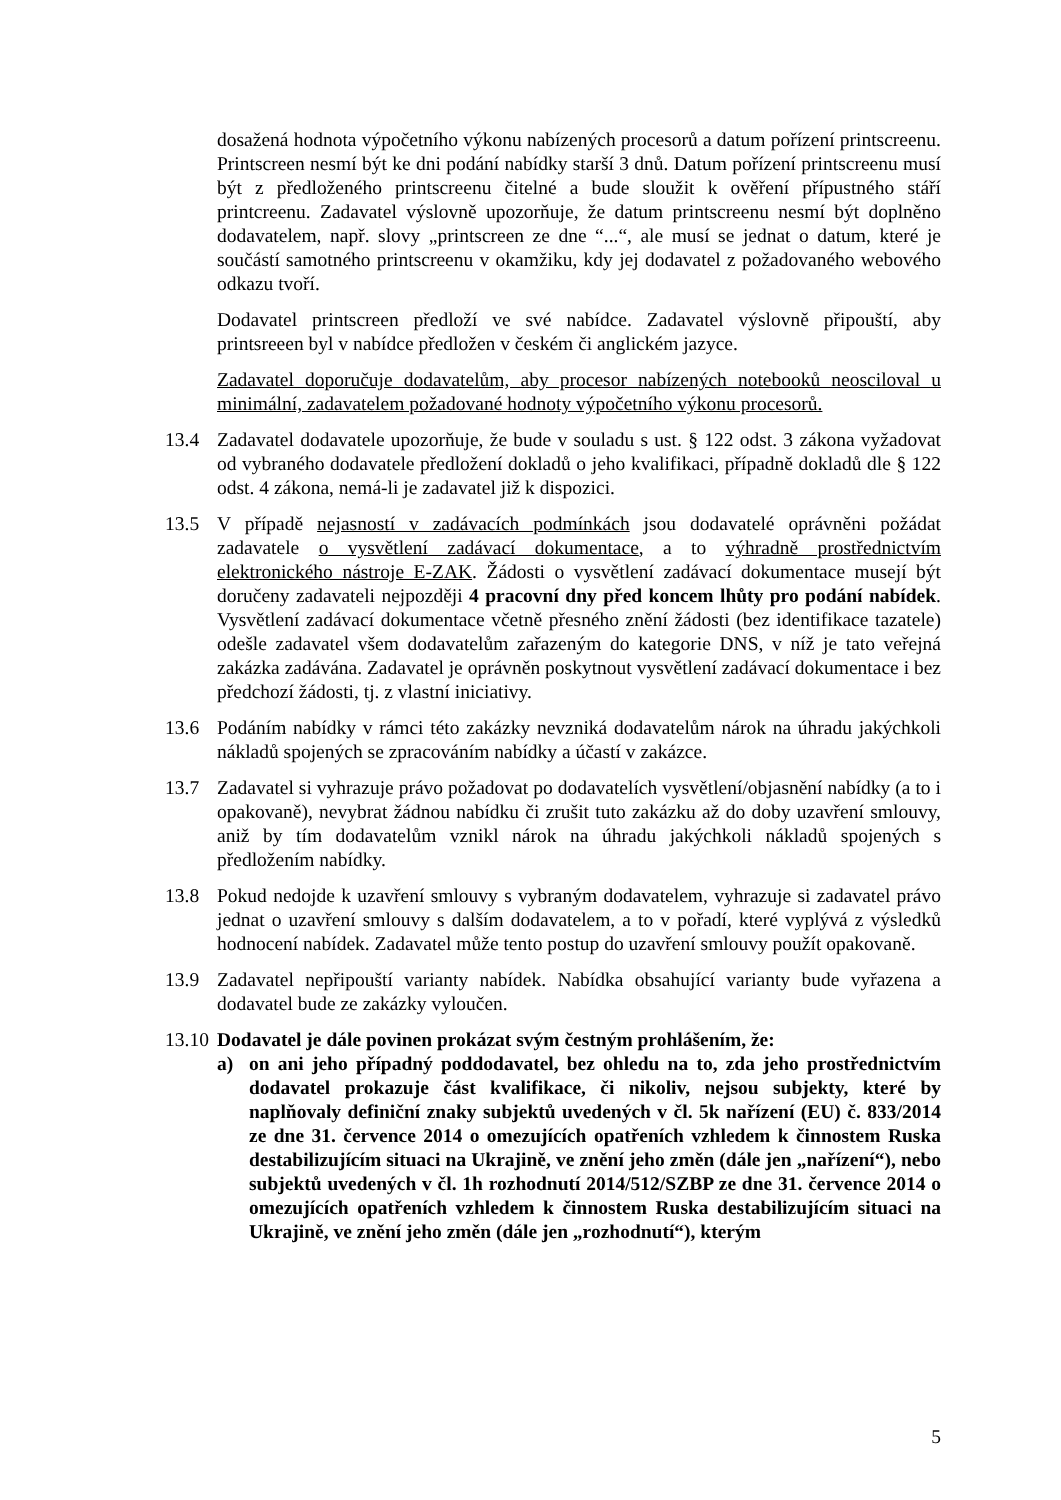dosažená hodnota výpočetního výkonu nabízených procesorů a datum pořízení printscreenu. Printscreen nesmí být ke dni podání nabídky starší 3 dnů. Datum pořízení printscreenu musí být z předloženého printscreenu čitelné a bude sloužit k ověření přípustného stáří printcreenu. Zadavatel výslovně upozorňuje, že datum printscreenu nesmí být doplněno dodavatelem, např. slovy „printscreen ze dne “...“, ale musí se jednat o datum, které je součástí samotného printscreenu v okamžiku, kdy jej dodavatel z požadovaného webového odkazu tvoří.
Dodavatel printscreen předloží ve své nabídce. Zadavatel výslovně připouští, aby printsreeen byl v nabídce předložen v českém či anglickém jazyce.
Zadavatel doporučuje dodavatelům, aby procesor nabízených notebooků neosciloval u minimální, zadavatelem požadované hodnoty výpočetního výkonu procesorů.
13.4 Zadavatel dodavatele upozorňuje, že bude v souladu s ust. § 122 odst. 3 zákona vyžadovat od vybraného dodavatele předložení dokladů o jeho kvalifikaci, případně dokladů dle § 122 odst. 4 zákona, nemá-li je zadavatel již k dispozici.
13.5 V případě nejasností v zadávacích podmínkách jsou dodavatelé oprávněni požádat zadavatele o vysvětlení zadávací dokumentace, a to výhradně prostřednictvím elektronického nástroje E-ZAK. Žádosti o vysvětlení zadávací dokumentace musejí být doručeny zadavateli nejpozději 4 pracovní dny před koncem lhůty pro podání nabídek. Vysvětlení zadávací dokumentace včetně přesného znění žádosti (bez identifikace tazatele) odešle zadavatel všem dodavatelům zařazeným do kategorie DNS, v níž je tato veřejná zakázka zadávána. Zadavatel je oprávněn poskytnout vysvětlení zadávací dokumentace i bez předchozí žádosti, tj. z vlastní iniciativy.
13.6 Podáním nabídky v rámci této zakázky nevzniká dodavatelům nárok na úhradu jakýchkoli nákladů spojených se zpracováním nabídky a účastí v zakázce.
13.7 Zadavatel si vyhrazuje právo požadovat po dodavatelích vysvětlení/objasnění nabídky (a to i opakovaně), nevybrat žádnou nabídku či zrušit tuto zakázku až do doby uzavření smlouvy, aniž by tím dodavatelům vznikl nárok na úhradu jakýchkoli nákladů spojených s předložením nabídky.
13.8 Pokud nedojde k uzavření smlouvy s vybraným dodavatelem, vyhrazuje si zadavatel právo jednat o uzavření smlouvy s dalším dodavatelem, a to v pořadí, které vyplývá z výsledků hodnocení nabídek. Zadavatel může tento postup do uzavření smlouvy použít opakovaně.
13.9 Zadavatel nepřipouští varianty nabídek. Nabídka obsahující varianty bude vyřazena a dodavatel bude ze zakázky vyloučen.
13.10
Dodavatel je dále povinen prokázat svým čestným prohlášením, že:
a) on ani jeho případný poddodavatel, bez ohledu na to, zda jeho prostřednictvím dodavatel prokazuje část kvalifikace, či nikoliv, nejsou subjekty, které by naplňovaly definiční znaky subjektů uvedených v čl. 5k nařízení (EU) č. 833/2014 ze dne 31. července 2014 o omezujících opatřeních vzhledem k činnostem Ruska destabilizujícím situaci na Ukrajině, ve znění jeho změn (dále jen „nařízení“), nebo subjektů uvedených v čl. 1h rozhodnutí 2014/512/SZBP ze dne 31. července 2014 o omezujících opatřeních vzhledem k činnostem Ruska destabilizujícím situaci na Ukrajině, ve znění jeho změn (dále jen „rozhodnutí“), kterým
5